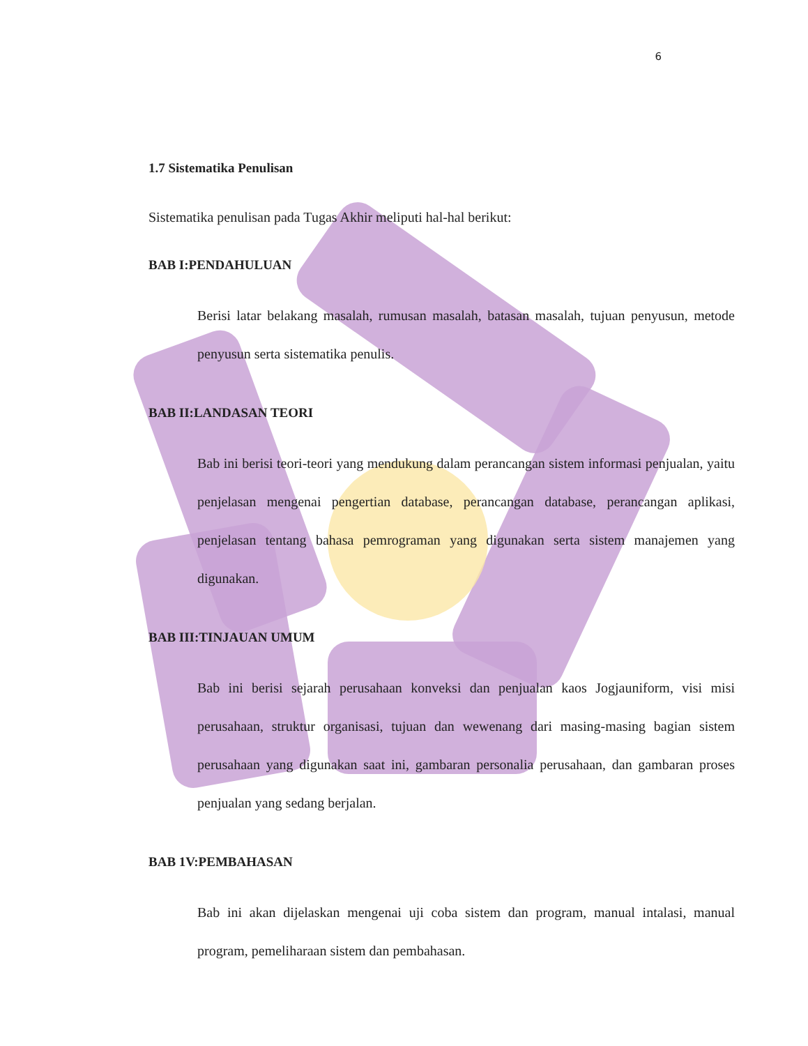6
1.7 Sistematika Penulisan
Sistematika penulisan pada Tugas Akhir meliputi hal-hal berikut:
BAB I:PENDAHULUAN
Berisi latar belakang masalah, rumusan masalah, batasan masalah, tujuan penyusun, metode penyusun serta sistematika penulis.
BAB II:LANDASAN TEORI
Bab ini berisi teori-teori yang mendukung dalam perancangan sistem informasi penjualan, yaitu penjelasan mengenai pengertian database, perancangan database, perancangan aplikasi, penjelasan tentang bahasa pemrograman yang digunakan serta sistem manajemen yang digunakan.
BAB III:TINJAUAN UMUM
Bab ini berisi sejarah perusahaan konveksi dan penjualan kaos Jogjauniform, visi misi perusahaan, struktur organisasi, tujuan dan wewenang dari masing-masing bagian sistem perusahaan yang digunakan saat ini, gambaran personalia perusahaan, dan gambaran proses penjualan yang sedang berjalan.
BAB 1V:PEMBAHASAN
Bab ini akan dijelaskan mengenai uji coba sistem dan program, manual intalasi, manual program, pemeliharaan sistem dan pembahasan.